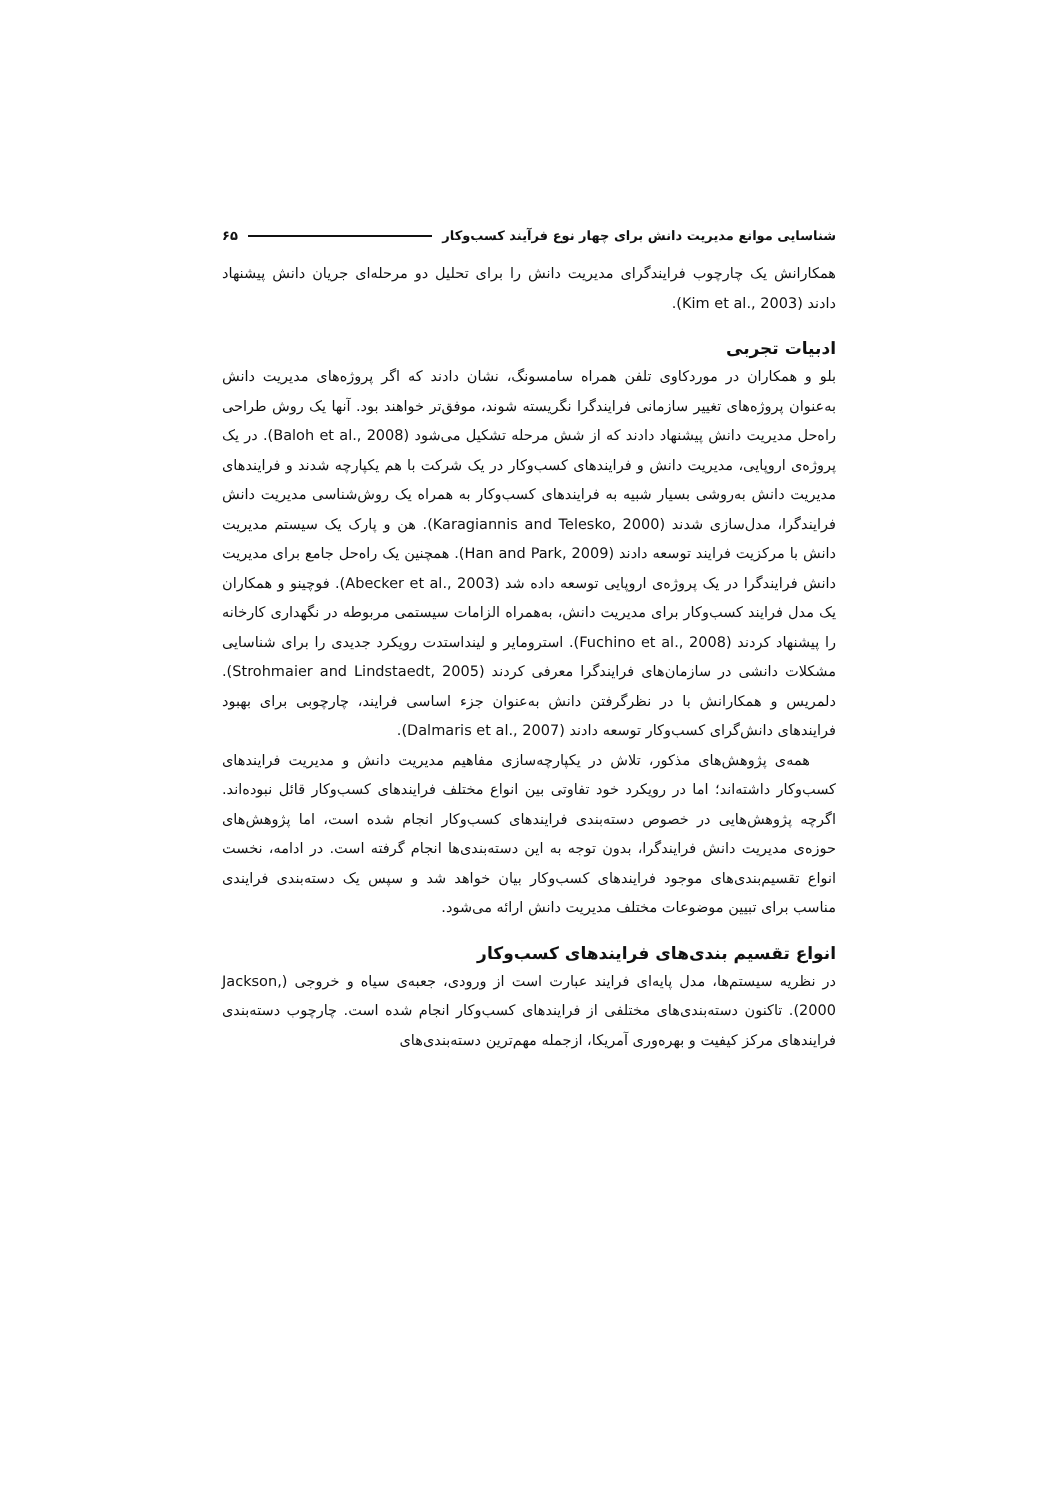شناسایی موانع مدیریت دانش برای چهار نوع فرآیند کسب‌وکار ۶۵
همکارانش یک چارچوب فرایندگرای مدیریت دانش را برای تحلیل دو مرحله‌ای جریان دانش پیشنهاد دادند (Kim et al., 2003).
ادبیات تجربی
بلو و همکاران در موردکاوی تلفن همراه سامسونگ، نشان دادند که اگر پروژه‌های مدیریت دانش به‌عنوان پروژه‌های تغییر سازمانی فرایندگرا نگریسته شوند، موفق‌تر خواهند بود. آنها یک روش طراحی راه‌حل مدیریت دانش پیشنهاد دادند که از شش مرحله تشکیل می‌شود (Baloh et al., 2008). در یک پروژه‌ی اروپایی، مدیریت دانش و فرایندهای کسب‌وکار در یک شرکت با هم یکپارچه شدند و فرایندهای مدیریت دانش به‌روشی بسیار شبیه به فرایندهای کسب‌وکار به همراه یک روش‌شناسی مدیریت دانش فرایندگرا، مدل‌سازی شدند (Karagiannis and Telesko, 2000). هن و پارک یک سیستم مدیریت دانش با مرکزیت فرایند توسعه دادند (Han and Park, 2009). همچنین یک راه‌حل جامع برای مدیریت دانش فرایندگرا در یک پروژه‌ی اروپایی توسعه داده شد (Abecker et al., 2003). فوچینو و همکاران یک مدل فرایند کسب‌وکار برای مدیریت دانش، به‌همراه الزامات سیستمی مربوطه در نگهداری کارخانه را پیشنهاد کردند (Fuchino et al., 2008). استرومایر و لینداستدت رویکرد جدیدی را برای شناسایی مشکلات دانشی در سازمان‌های فرایندگرا معرفی کردند (Strohmaier and Lindstaedt, 2005). دلمریس و همکارانش با در نظرگرفتن دانش به‌عنوان جزء اساسی فرایند، چارچوبی برای بهبود فرایندهای دانش‌گرای کسب‌وکار توسعه دادند (Dalmaris et al., 2007).
همه‌ی پژوهش‌های مذکور، تلاش در یکپارچه‌سازی مفاهیم مدیریت دانش و مدیریت فرایندهای کسب‌وکار داشته‌اند؛ اما در رویکرد خود تفاوتی بین انواع مختلف فرایندهای کسب‌وکار قائل نبوده‌اند. اگرچه پژوهش‌هایی در خصوص دسته‌بندی فرایندهای کسب‌وکار انجام شده است، اما پژوهش‌های حوزه‌ی مدیریت دانش فرایندگرا، بدون توجه به این دسته‌بندی‌ها انجام گرفته است. در ادامه، نخست انواع تقسیم‌بندی‌های موجود فرایندهای کسب‌وکار بیان خواهد شد و سپس یک دسته‌بندی فرایندی مناسب برای تبیین موضوعات مختلف مدیریت دانش ارائه می‌شود.
انواع تقسیم بندی‌های فرایندهای کسب‌وکار
در نظریه سیستم‌ها، مدل پایه‌ای فرایند عبارت است از ورودی، جعبه‌ی سیاه و خروجی (Jackson, 2000). تاکنون دسته‌بندی‌های مختلفی از فرایندهای کسب‌وکار انجام شده است. چارچوب دسته‌بندی فرایندهای مرکز کیفیت و بهره‌وری آمریکا، ازجمله مهم‌ترین دسته‌بندی‌های